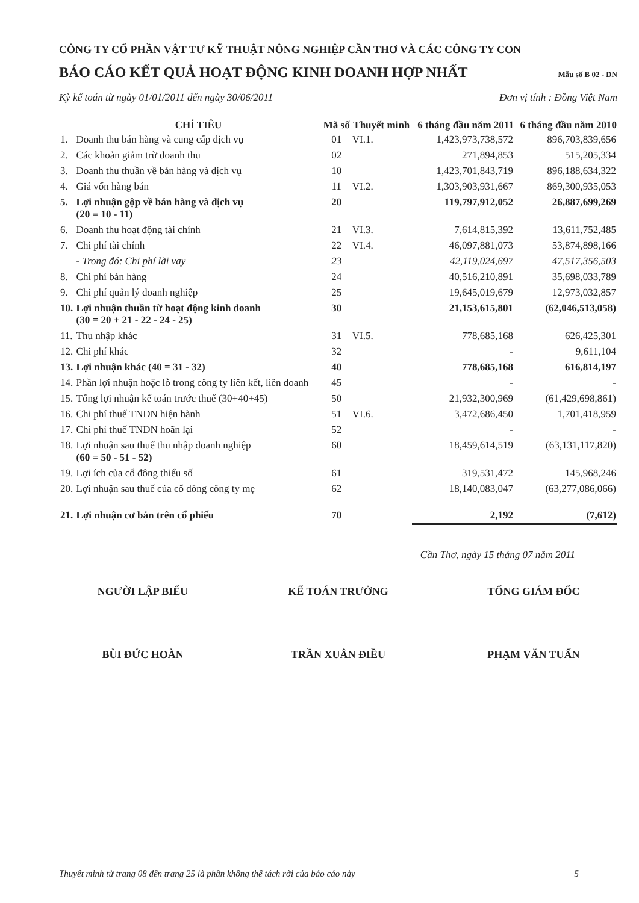CÔNG TY CỔ PHẦN VẬT TƯ KỸ THUẬT NÔNG NGHIỆP CẦN THƠ VÀ CÁC CÔNG TY CON
BÁO CÁO KẾT QUẢ HOẠT ĐỘNG KINH DOANH HỢP NHẤT
Mẫu số B 02 - DN
Kỳ kế toán từ ngày 01/01/2011 đến ngày 30/06/2011 Đơn vị tính : Đồng Việt Nam
| | CHỈ TIÊU | Mã số | Thuyết minh | 6 tháng đầu năm 2011 | 6 tháng đầu năm 2010 |
| --- | --- | --- | --- | --- | --- |
| 1. | Doanh thu bán hàng và cung cấp dịch vụ | 01 | VI.1. | 1,423,973,738,572 | 896,703,839,656 |
| 2. | Các khoản giảm trừ doanh thu | 02 | | 271,894,853 | 515,205,334 |
| 3. | Doanh thu thuần về bán hàng và dịch vụ | 10 | | 1,423,701,843,719 | 896,188,634,322 |
| 4. | Giá vốn hàng bán | 11 | VI.2. | 1,303,903,931,667 | 869,300,935,053 |
| 5. | Lợi nhuận gộp về bán hàng và dịch vụ (20 = 10 - 11) | 20 | | 119,797,912,052 | 26,887,699,269 |
| 6. | Doanh thu hoạt động tài chính | 21 | VI.3. | 7,614,815,392 | 13,611,752,485 |
| 7. | Chi phí tài chính | 22 | VI.4. | 46,097,881,073 | 53,874,898,166 |
| | - Trong đó: Chi phí lãi vay | 23 | | 42,119,024,697 | 47,517,356,503 |
| 8. | Chi phí bán hàng | 24 | | 40,516,210,891 | 35,698,033,789 |
| 9. | Chi phí quản lý doanh nghiệp | 25 | | 19,645,019,679 | 12,973,032,857 |
| 10. | Lợi nhuận thuần từ hoạt động kinh doanh (30 = 20 + 21 - 22 - 24 - 25) | 30 | | 21,153,615,801 | (62,046,513,058) |
| 11. | Thu nhập khác | 31 | VI.5. | 778,685,168 | 626,425,301 |
| 12. | Chi phí khác | 32 | | - | 9,611,104 |
| 13. | Lợi nhuận khác (40 = 31 - 32) | 40 | | 778,685,168 | 616,814,197 |
| 14. | Phần lợi nhuận hoặc lỗ trong công ty liên kết, liên doanh | 45 | | - | - |
| 15. | Tổng lợi nhuận kế toán trước thuế (30+40+45) | 50 | | 21,932,300,969 | (61,429,698,861) |
| 16. | Chi phí thuế TNDN hiện hành | 51 | VI.6. | 3,472,686,450 | 1,701,418,959 |
| 17. | Chi phí thuế TNDN hoãn lại | 52 | | - | - |
| 18. | Lợi nhuận sau thuế thu nhập doanh nghiệp (60 = 50 - 51 - 52) | 60 | | 18,459,614,519 | (63,131,117,820) |
| 19. | Lợi ích của cổ đông thiểu số | 61 | | 319,531,472 | 145,968,246 |
| 20. | Lợi nhuận sau thuế của cổ đông công ty mẹ | 62 | | 18,140,083,047 | (63,277,086,066) |
| 21. | Lợi nhuận cơ bản trên cổ phiếu | 70 | | 2,192 | (7,612) |
Cần Thơ, ngày 15 tháng 07 năm 2011
NGƯỜI LẬP BIỂU
BÙI ĐỨC HOÀN
KẾ TOÁN TRƯỞNG
TRẦN XUÂN ĐIỀU
TỔNG GIÁM ĐỐC
PHẠM VĂN TUẤN
Thuyết minh từ trang 08 đến trang 25 là phần không thể tách rời của báo cáo này 5